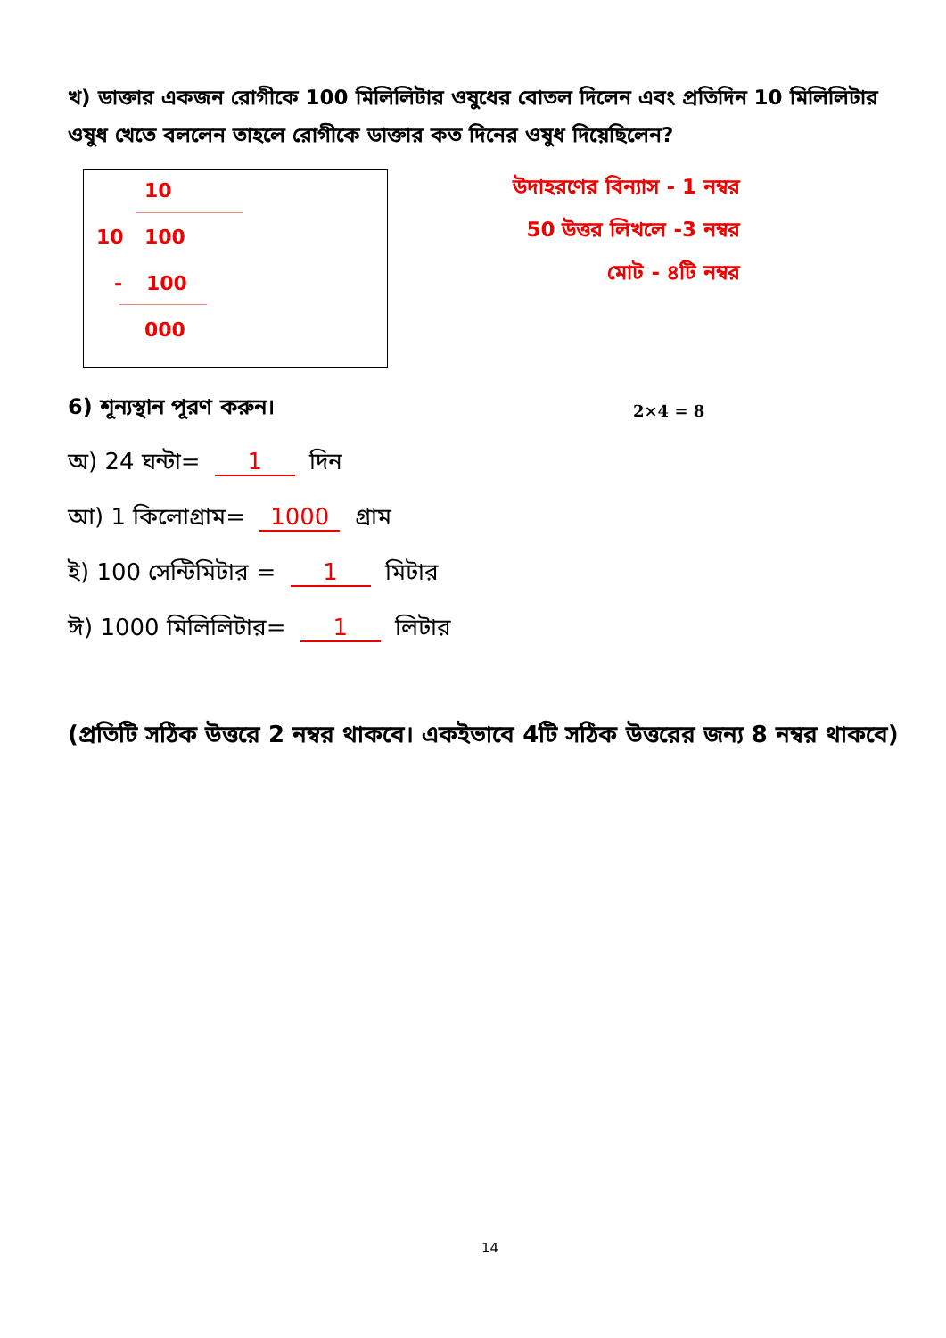খ) ডাক্তার একজন রোগীকে 100 মিলিলিটার ওষুধের বোতল দিলেন এবং প্রতিদিন 10 মিলিলিটার ওষুধ খেতে বললেন তাহলে রোগীকে ডাক্তার কত দিনের ওষুধ দিয়েছিলেন?
10
10 100
- 100
000
উদাহরণের বিন্যাস - 1 নম্বর
50 উত্তর লিখলে -3 নম্বর
মোট - ৪টি নম্বর
6) শূন্যস্থান পূরণ করুন। 2×4 = 8
অ) 24 ঘন্টা= 1 দিন
আ) 1 কিলোগ্রাম= 1000 গ্রাম
ই) 100 সেন্টিমিটার = 1 মিটার
ঈ) 1000 মিলিলিটার= 1 লিটার
(প্রতিটি সঠিক উত্তরে 2 নম্বর থাকবে। একইভাবে 4টি সঠিক উত্তরের জন্য 8 নম্বর থাকবে)
14